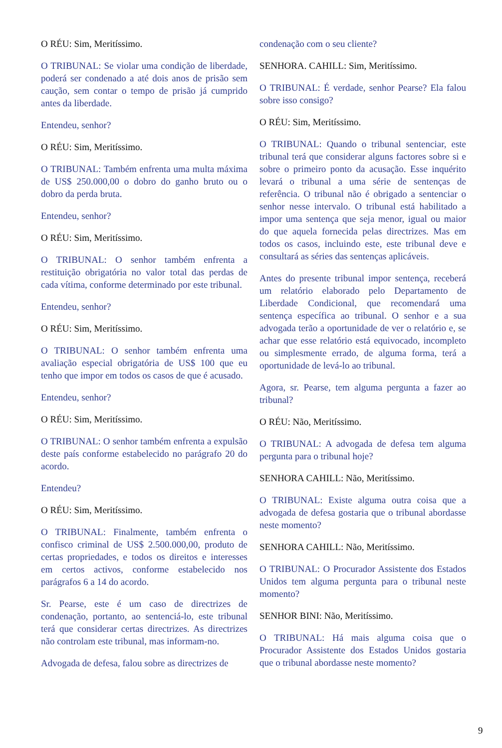O RÉU: Sim, Meritíssimo.
O TRIBUNAL: Se violar uma condição de liberdade, poderá ser condenado a até dois anos de prisão sem caução, sem contar o tempo de prisão já cumprido antes da liberdade.
Entendeu, senhor?
O RÉU: Sim, Meritíssimo.
O TRIBUNAL: Também enfrenta uma multa máxima de US$ 250.000,00 o dobro do ganho bruto ou o dobro da perda bruta.
Entendeu, senhor?
O RÉU: Sim, Meritíssimo.
O TRIBUNAL: O senhor também enfrenta a restituição obrigatória no valor total das perdas de cada vítima, conforme determinado por este tribunal.
Entendeu, senhor?
O RÉU: Sim, Meritíssimo.
O TRIBUNAL: O senhor também enfrenta uma avaliação especial obrigatória de US$ 100 que eu tenho que impor em todos os casos de que é acusado.
Entendeu, senhor?
O RÉU: Sim, Meritíssimo.
O TRIBUNAL: O senhor também enfrenta a expulsão deste país conforme estabelecido no parágrafo 20 do acordo.
Entendeu?
O RÉU: Sim, Meritíssimo.
O TRIBUNAL: Finalmente, também enfrenta o confisco criminal de US$ 2.500.000,00, produto de certas propriedades, e todos os direitos e interesses em certos activos, conforme estabelecido nos parágrafos 6 a 14 do acordo.
Sr. Pearse, este é um caso de directrizes de condenação, portanto, ao sentenciá-lo, este tribunal terá que considerar certas directrizes. As directrizes não controlam este tribunal, mas informam-no.
Advogada de defesa, falou sobre as directrizes de
condenação com o seu cliente?
SENHORA. CAHILL: Sim, Meritíssimo.
O TRIBUNAL: É verdade, senhor Pearse? Ela falou sobre isso consigo?
O RÉU: Sim, Meritíssimo.
O TRIBUNAL: Quando o tribunal sentenciar, este tribunal terá que considerar alguns factores sobre si e sobre o primeiro ponto da acusação. Esse inquérito levará o tribunal a uma série de sentenças de referência. O tribunal não é obrigado a sentenciar o senhor nesse intervalo. O tribunal está habilitado a impor uma sentença que seja menor, igual ou maior do que aquela fornecida pelas directrizes. Mas em todos os casos, incluindo este, este tribunal deve e consultará as séries das sentenças aplicáveis.
Antes do presente tribunal impor sentença, receberá um relatório elaborado pelo Departamento de Liberdade Condicional, que recomendará uma sentença específica ao tribunal. O senhor e a sua advogada terão a oportunidade de ver o relatório e, se achar que esse relatório está equivocado, incompleto ou simplesmente errado, de alguma forma, terá a oportunidade de levá-lo ao tribunal.
Agora, sr. Pearse, tem alguma pergunta a fazer ao tribunal?
O RÉU: Não, Meritíssimo.
O TRIBUNAL: A advogada de defesa tem alguma pergunta para o tribunal hoje?
SENHORA CAHILL: Não, Meritíssimo.
O TRIBUNAL: Existe alguma outra coisa que a advogada de defesa gostaria que o tribunal abordasse neste momento?
SENHORA CAHILL: Não, Meritíssimo.
O TRIBUNAL: O Procurador Assistente dos Estados Unidos tem alguma pergunta para o tribunal neste momento?
SENHOR BINI: Não, Meritíssimo.
O TRIBUNAL: Há mais alguma coisa que o Procurador Assistente dos Estados Unidos gostaria que o tribunal abordasse neste momento?
9